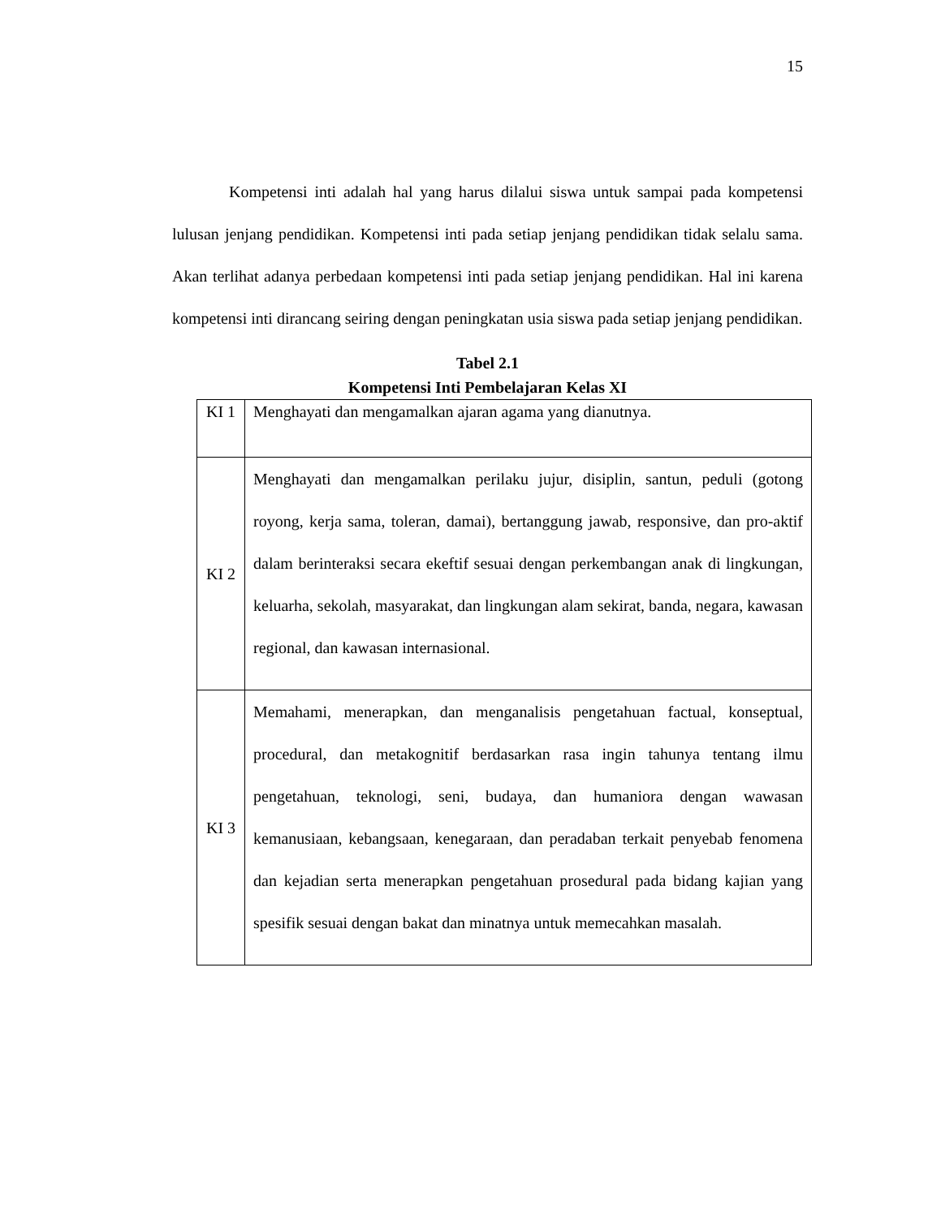15
Kompetensi inti adalah hal yang harus dilalui siswa untuk sampai pada kompetensi lulusan jenjang pendidikan. Kompetensi inti pada setiap jenjang pendidikan tidak selalu sama. Akan terlihat adanya perbedaan kompetensi inti pada setiap jenjang pendidikan. Hal ini karena kompetensi inti dirancang seiring dengan peningkatan usia siswa pada setiap jenjang pendidikan.
Tabel 2.1
Kompetensi Inti Pembelajaran Kelas XI
| KI 1 | Menghayati dan mengamalkan ajaran agama yang dianutnya. |
| KI 2 | Menghayati dan mengamalkan perilaku jujur, disiplin, santun, peduli (gotong royong, kerja sama, toleran, damai), bertanggung jawab, responsive, dan pro-aktif dalam berinteraksi secara ekeftif sesuai dengan perkembangan anak di lingkungan, keluarha, sekolah, masyarakat, dan lingkungan alam sekirat, banda, negara, kawasan regional, dan kawasan internasional. |
| KI 3 | Memahami, menerapkan, dan menganalisis pengetahuan factual, konseptual, procedural, dan metakognitif berdasarkan rasa ingin tahunya tentang ilmu pengetahuan, teknologi, seni, budaya, dan humaniora dengan wawasan kemanusiaan, kebangsaan, kenegaraan, dan peradaban terkait penyebab fenomena dan kejadian serta menerapkan pengetahuan prosedural pada bidang kajian yang spesifik sesuai dengan bakat dan minatnya untuk memecahkan masalah. |